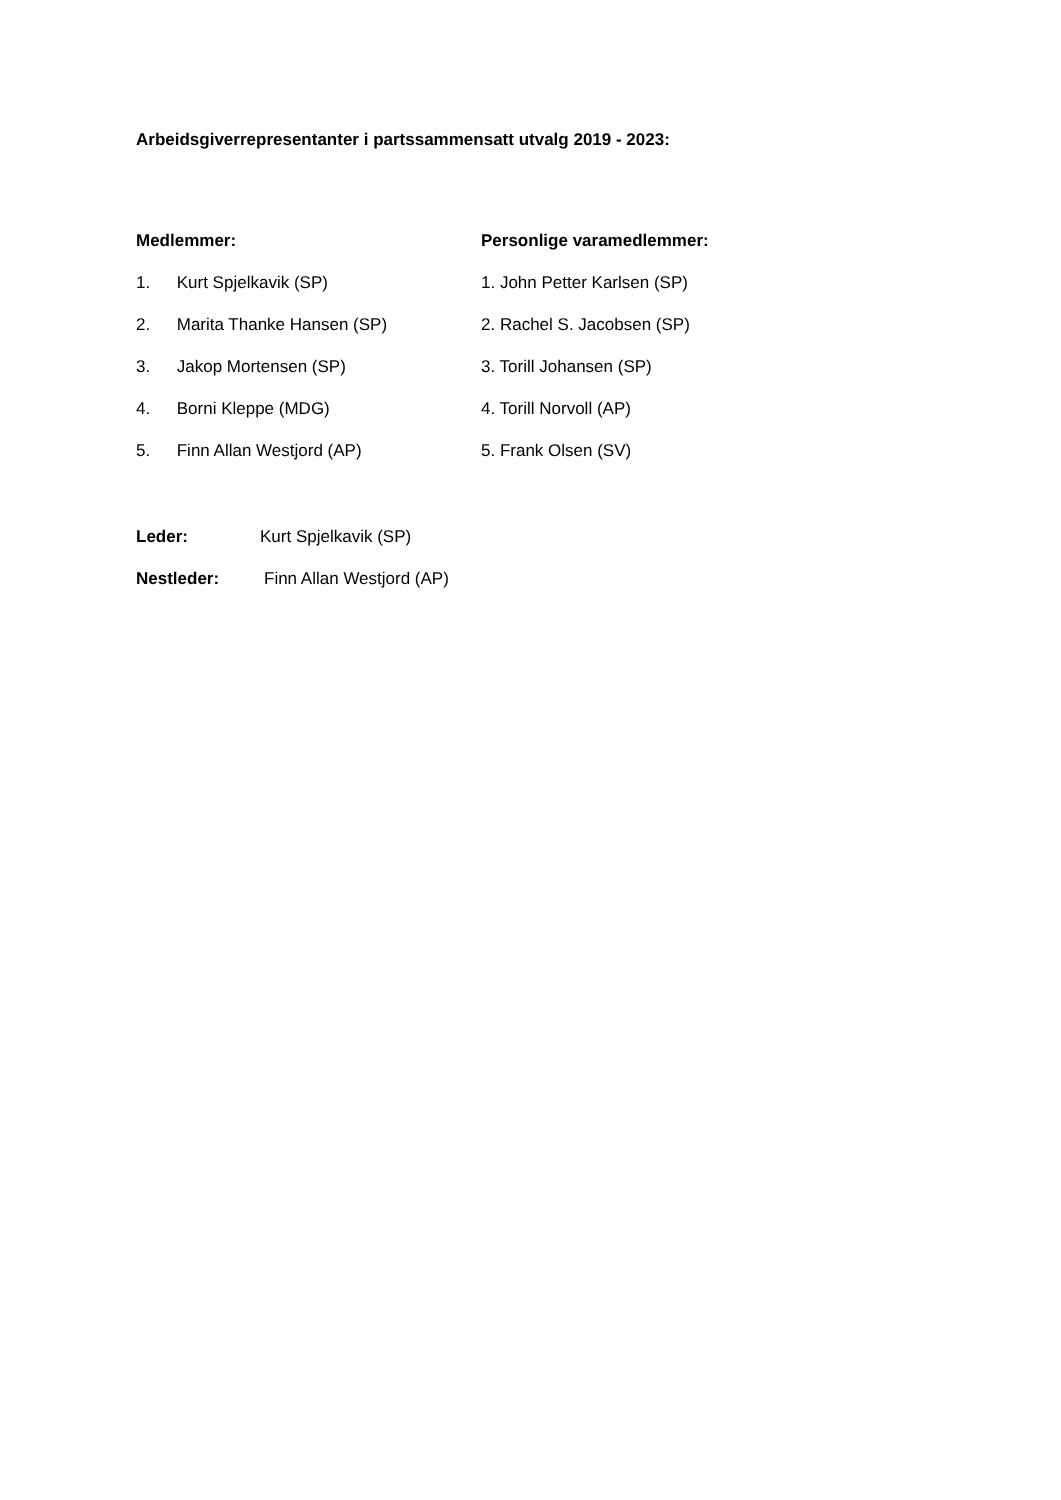Arbeidsgiverrepresentanter i partssammensatt utvalg 2019 - 2023:
Medlemmer: Personlige varamedlemmer:
1. Kurt Spjelkavik (SP) 1. John Petter Karlsen (SP)
2. Marita Thanke Hansen (SP) 2. Rachel S. Jacobsen (SP)
3. Jakop Mortensen (SP) 3. Torill Johansen (SP)
4. Borni Kleppe (MDG) 4. Torill Norvoll (AP)
5. Finn Allan Westjord (AP) 5. Frank Olsen (SV)
Leder: Kurt Spjelkavik (SP)
Nestleder: Finn Allan Westjord (AP)